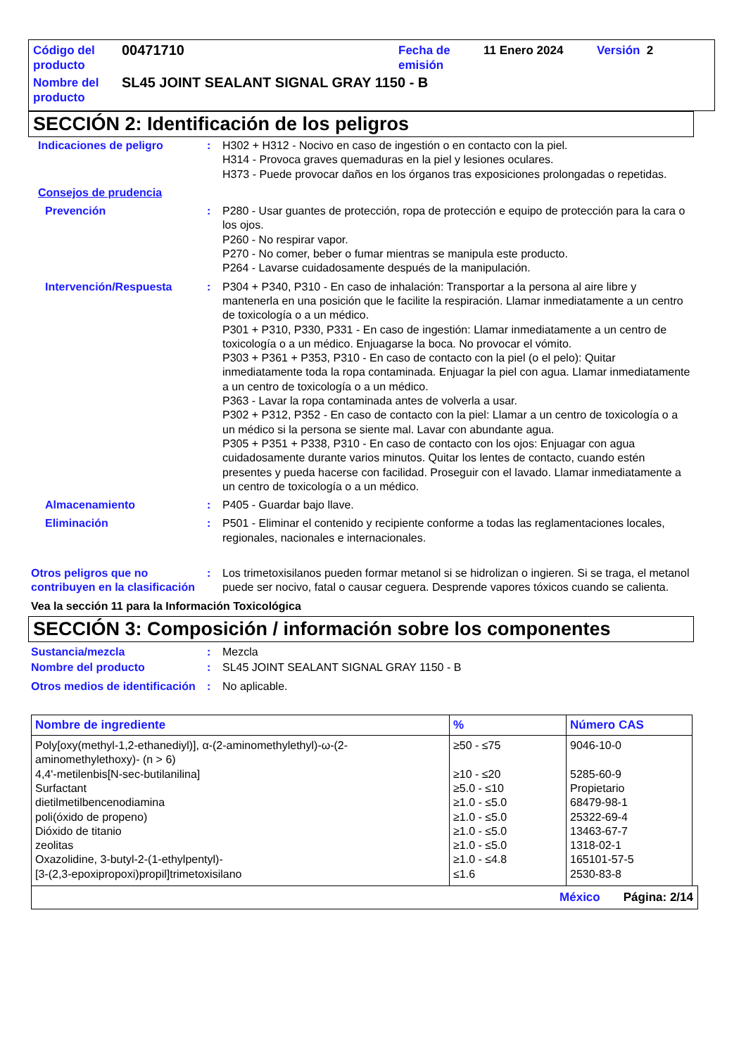| Código del producto | 00471710 | Fecha de emisión | 11 Enero 2024 | Versión 2 |
| Nombre del producto | SL45 JOINT SEALANT SIGNAL GRAY 1150 - B | | | |
SECCIÓN 2: Identificación de los peligros
Indicaciones de peligro : H302 + H312 - Nocivo en caso de ingestión o en contacto con la piel.
H314 - Provoca graves quemaduras en la piel y lesiones oculares.
H373 - Puede provocar daños en los órganos tras exposiciones prolongadas o repetidas.
Consejos de prudencia
Prevención : P280 - Usar guantes de protección, ropa de protección e equipo de protección para la cara o los ojos.
P260 - No respirar vapor.
P270 - No comer, beber o fumar mientras se manipula este producto.
P264 - Lavarse cuidadosamente después de la manipulación.
Intervención/Respuesta : P304 + P340, P310 - En caso de inhalación: Transportar a la persona al aire libre y mantenerla en una posición que le facilite la respiración. Llamar inmediatamente a un centro de toxicología o a un médico.
P301 + P310, P330, P331 - En caso de ingestión: Llamar inmediatamente a un centro de toxicología o a un médico. Enjuagarse la boca. No provocar el vómito.
P303 + P361 + P353, P310 - En caso de contacto con la piel (o el pelo): Quitar inmediatamente toda la ropa contaminada. Enjuagar la piel con agua. Llamar inmediatamente a un centro de toxicología o a un médico.
P363 - Lavar la ropa contaminada antes de volverla a usar.
P302 + P312, P352 - En caso de contacto con la piel: Llamar a un centro de toxicología o a un médico si la persona se siente mal. Lavar con abundante agua.
P305 + P351 + P338, P310 - En caso de contacto con los ojos: Enjuagar con agua cuidadosamente durante varios minutos. Quitar los lentes de contacto, cuando estén presentes y pueda hacerse con facilidad. Proseguir con el lavado. Llamar inmediatamente a un centro de toxicología o a un médico.
Almacenamiento : P405 - Guardar bajo llave.
Eliminación : P501 - Eliminar el contenido y recipiente conforme a todas las reglamentaciones locales, regionales, nacionales e internacionales.
Otros peligros que no contribuyen en la clasificación
: Los trimetoxisilanos pueden formar metanol si se hidrolizan o ingieren. Si se traga, el metanol puede ser nocivo, fatal o causar ceguera. Desprende vapores tóxicos cuando se calienta.
Vea la sección 11 para la Información Toxicológica
SECCIÓN 3: Composición / información sobre los componentes
Sustancia/mezcla : Mezcla
Nombre del producto : SL45 JOINT SEALANT SIGNAL GRAY 1150 - B
Otros medios de identificación
: No aplicable.
| Nombre de ingrediente | % | Número CAS |
| --- | --- | --- |
| Poly[oxy(methyl-1,2-ethanediyl)], α-(2-aminomethylethyl)-ω-(2-aminomethylethoxy)- (n > 6) | ≥50 - ≤75 | 9046-10-0 |
| 4,4'-metilenbis[N-sec-butilanilina] | ≥10 - ≤20 | 5285-60-9 |
| Surfactant | ≥5.0 - ≤10 | Propietario |
| dietilmetilbencenodiamina | ≥1.0 - ≤5.0 | 68479-98-1 |
| poli(óxido de propeno) | ≥1.0 - ≤5.0 | 25322-69-4 |
| Dióxido de titanio | ≥1.0 - ≤5.0 | 13463-67-7 |
| zeolitas | ≥1.0 - ≤5.0 | 1318-02-1 |
| Oxazolidine, 3-butyl-2-(1-ethylpentyl)- | ≥1.0 - ≤4.8 | 165101-57-5 |
| [3-(2,3-epoxipropoxi)propil]trimetoxisilano | ≤1.6 | 2530-83-8 |
México Página: 2/14